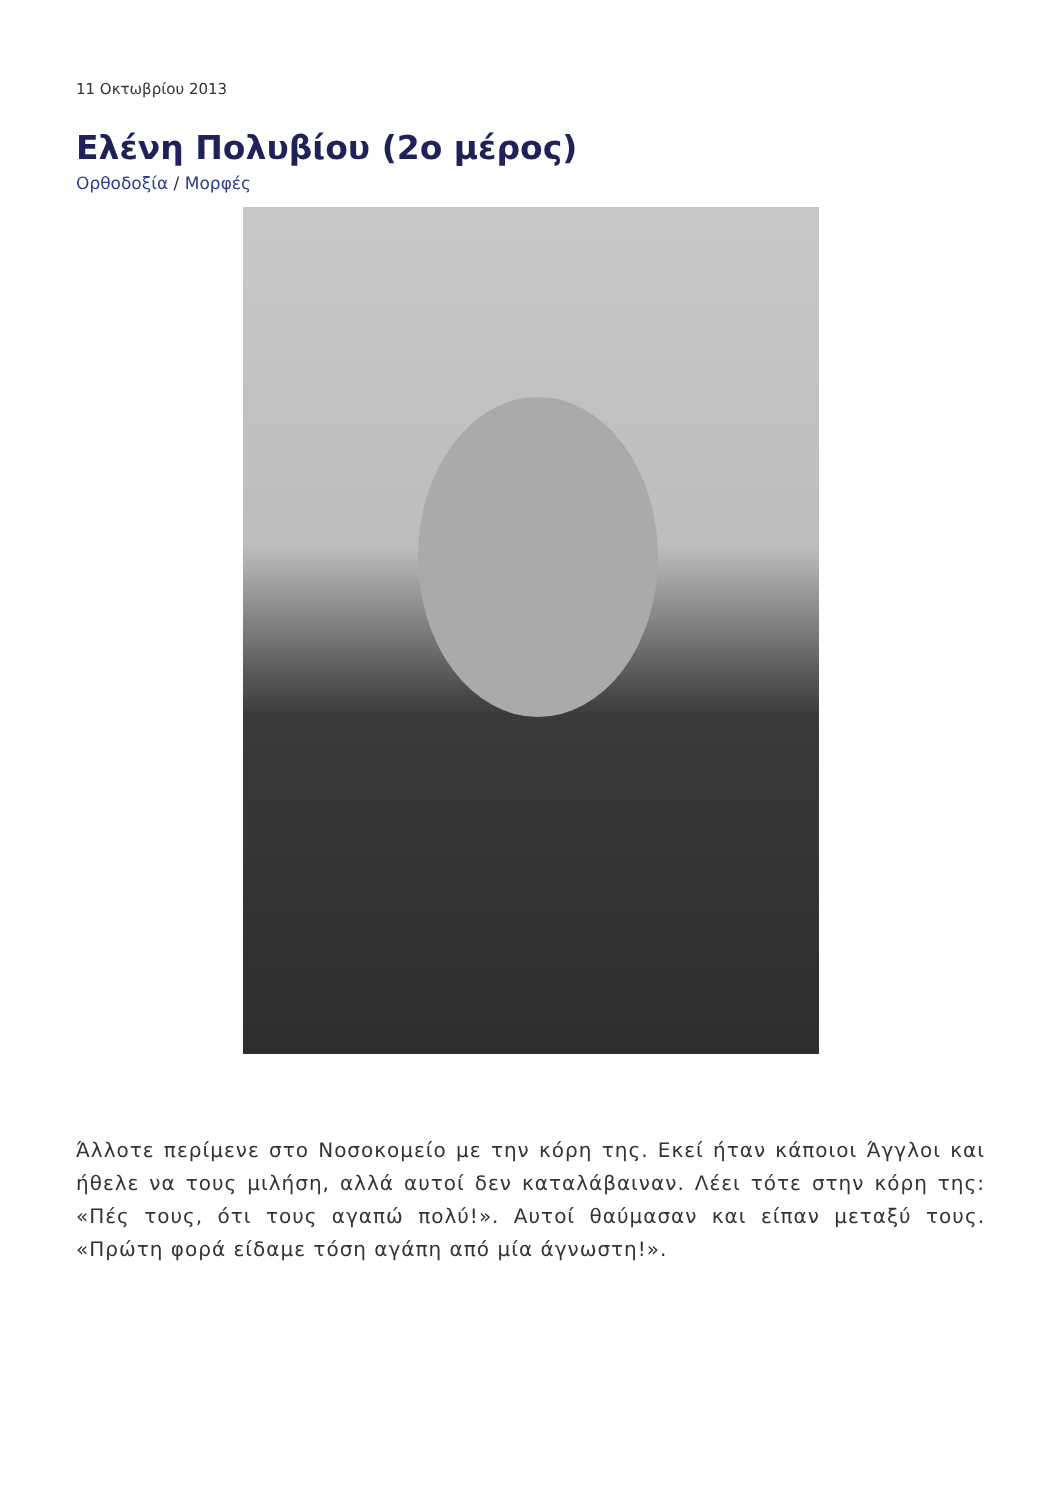11 Οκτωβρίου 2013
Ελένη Πολυβίου (2ο μέρος)
Ορθοδοξία / Μορφές
Άλλοτε περίμενε στο Νοσοκομείο με την κόρη της. Εκεί ήταν κάποιοι Άγγλοι και ήθελε να τους μιλήση, αλλά αυτοί δεν καταλάβαιναν. Λέει τότε στην κόρη της: «Πές τους, ότι τους αγαπώ πολύ!». Αυτοί θαύμασαν και είπαν μεταξύ τους. «Πρώτη φορά είδαμε τόση αγάπη από μία άγνωστη!».